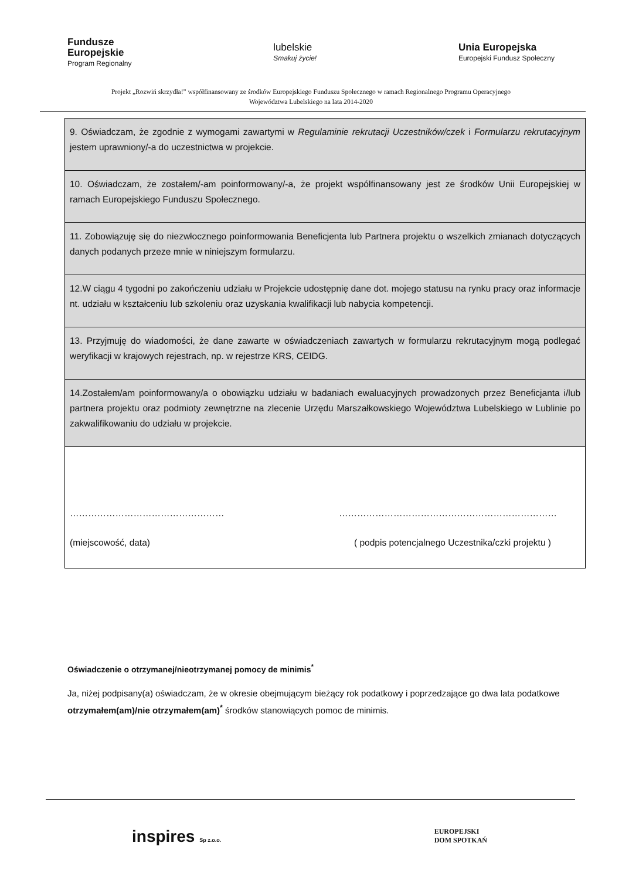Fundusze
Europejskie
Program Regionalny
lubelskie
Smakuj życie!
Unia Europejska
Europejski Fundusz Społeczny
Projekt „Rozwiń skrzydła!” współfinansowany ze środków Europejskiego Funduszu Społecznego w ramach Regionalnego Programu Operacyjnego
Województwa Lubelskiego na lata 2014-2020
| 9. Oświadczam, że zgodnie z wymogami zawartymi w Regulaminie rekrutacji Uczestników/czek i Formularzu rekrutacyjnym jestem uprawniony/-a do uczestnictwa w projekcie. |
| 10. Oświadczam, że zostałem/-am poinformowany/-a, że projekt współfinansowany jest ze środków Unii Europejskiej w ramach Europejskiego Funduszu Społecznego. |
| 11. Zobowiązuję się do niezwłocznego poinformowania Beneficjenta lub Partnera projektu o wszelkich zmianach dotyczących danych podanych przeze mnie w niniejszym formularzu. |
| 12.W ciągu 4 tygodni po zakończeniu udziału w Projekcie udostępnię dane dot. mojego statusu na rynku pracy oraz informacje nt. udziału w kształceniu lub szkoleniu oraz uzyskania kwalifikacji lub nabycia kompetencji. |
| 13. Przyjmuję do wiadomości, że dane zawarte w oświadczeniach zawartych w formularzu rekrutacyjnym mogą podlegać weryfikacji w krajowych rejestrach, np. w rejestrze KRS, CEIDG. |
| 14.Zostałem/am poinformowany/a o obowiązku udziału w badaniach ewaluacyjnych prowadzonych przez Beneficjanta i/lub partnera projektu oraz podmioty zewnętrzne na zlecenie Urzędu Marszałkowskiego Województwa Lubelskiego w Lublinie po zakwalifikowaniu do udziału w projekcie. |
| …………………………………………… ……………………………………………………………… (miejscowość, data) ( podpis potencjalnego Uczestnika/czki projektu ) |
Oświadczenie o otrzymanej/nieotrzymanej pomocy de minimis<sup>*</sup>
Ja, niżej podpisany(a) oświadczam, że w okresie obejmującym bieżący rok podatkowy i poprzedzające go dwa lata podatkowe otrzymałem(am)/nie otrzymałem(am)<sup>*</sup> środków stanowiących pomoc de minimis.
inspires Sp z.o.o. EUROPEJSKI
DOM SPOTKAŃ